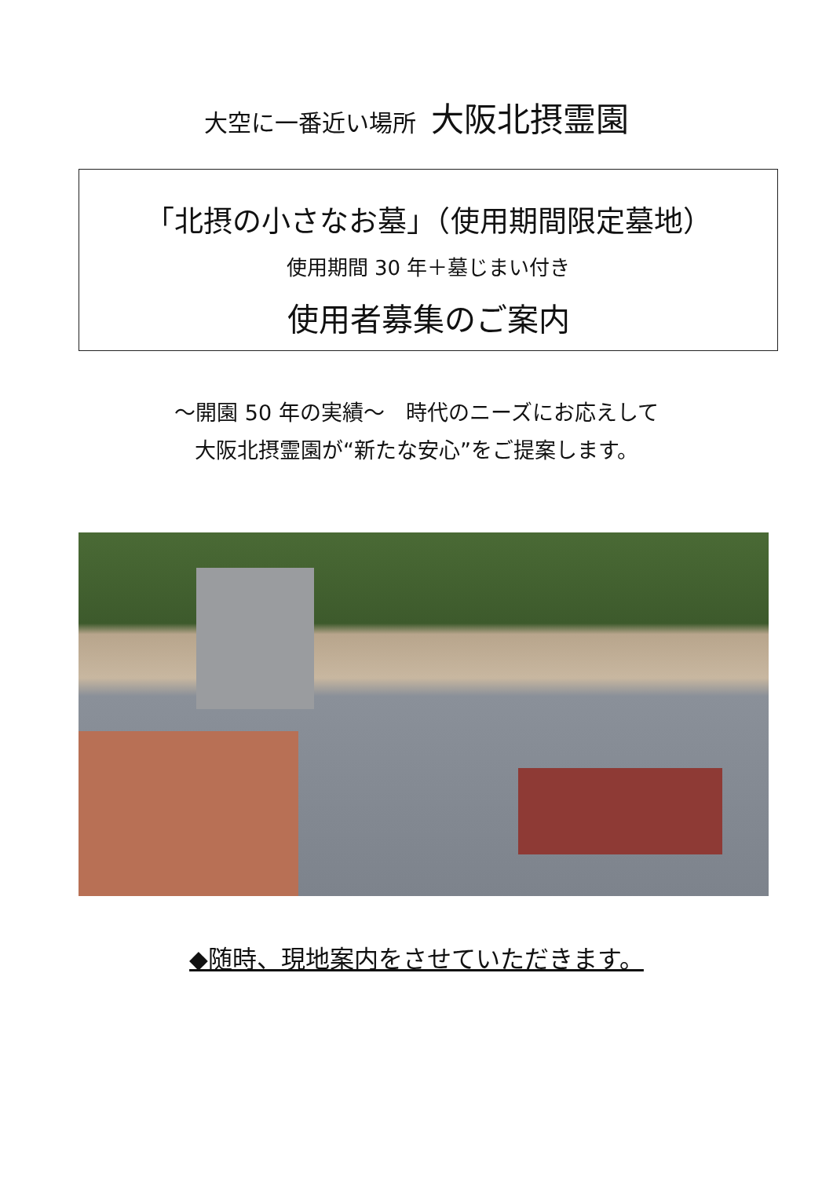大空に一番近い場所 大阪北摂霊園
「北摂の小さなお墓」（使用期間限定墓地）
使用期間 30 年＋墓じまい付き
使用者募集のご案内
～開園 50 年の実績～　時代のニーズにお応えして
大阪北摂霊園が“新たな安心”をご提案します。
◆随時、現地案内をさせていただきます。